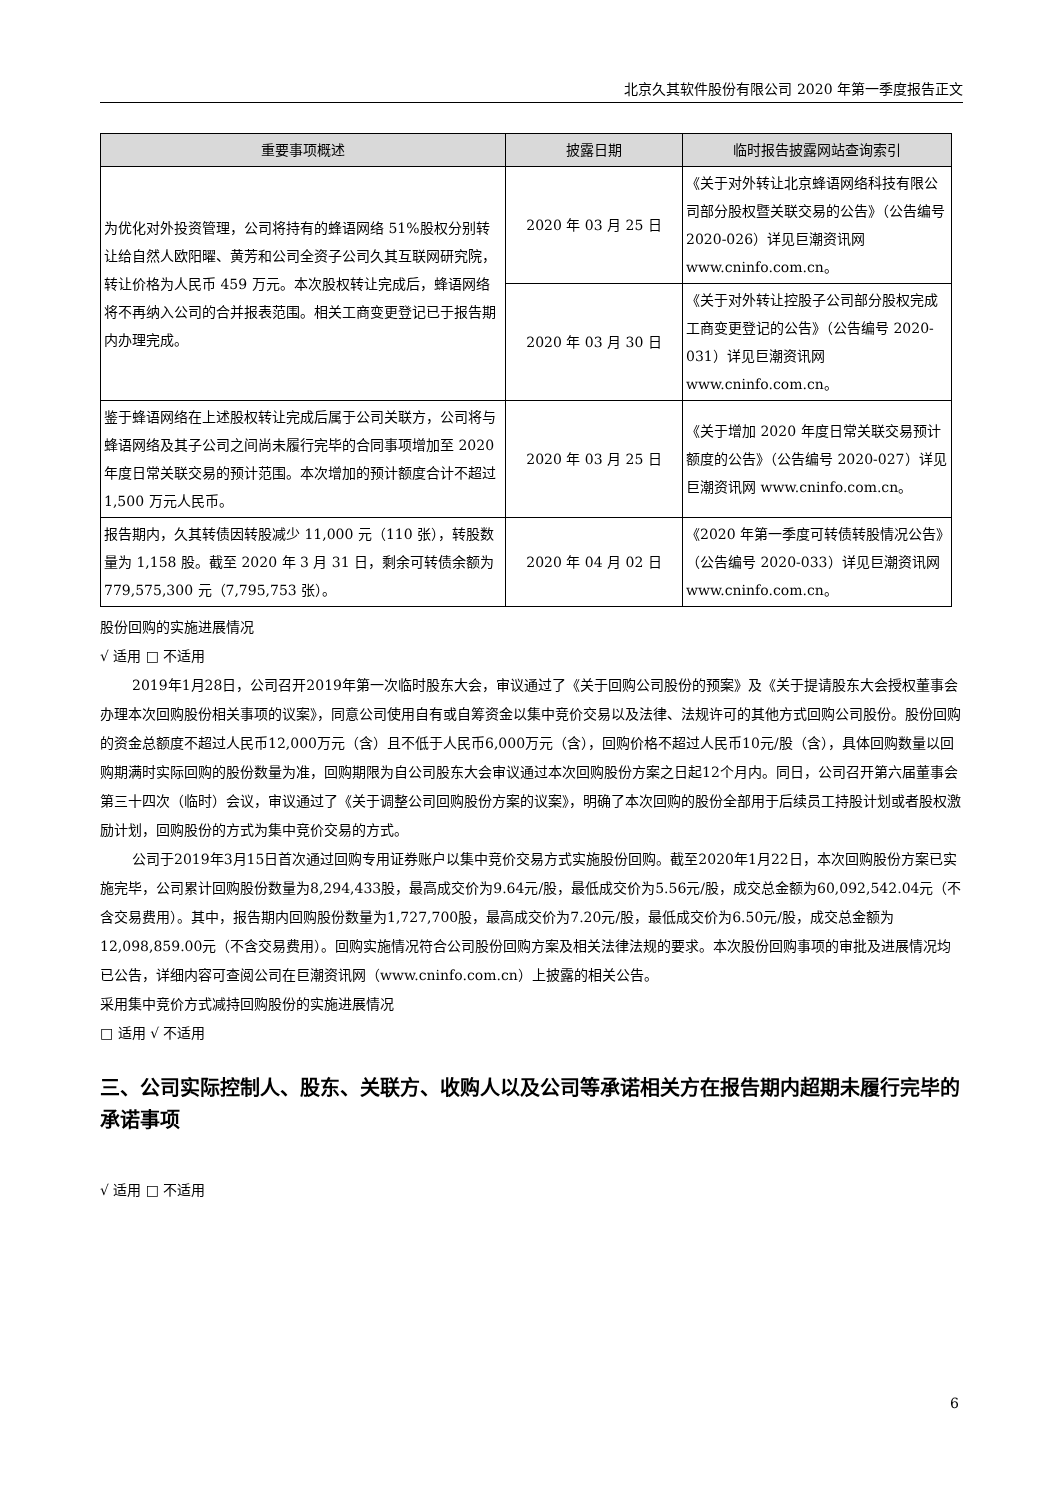北京久其软件股份有限公司 2020 年第一季度报告正文
| 重要事项概述 | 披露日期 | 临时报告披露网站查询索引 |
| --- | --- | --- |
| 为优化对外投资管理，公司将持有的蜂语网络 51%股权分别转让给自然人欧阳曜、黄芳和公司全资子公司久其互联网研究院，转让价格为人民币 459 万元。本次股权转让完成后，蜂语网络将不再纳入公司的合并报表范围。相关工商变更登记已于报告期内办理完成。 | 2020 年 03 月 25 日 | 《关于对外转让北京蜂语网络科技有限公司部分股权暨关联交易的公告》（公告编号 2020-026）详见巨潮资讯网 www.cninfo.com.cn。 |
| | 2020 年 03 月 30 日 | 《关于对外转让控股子公司部分股权完成工商变更登记的公告》（公告编号 2020-031）详见巨潮资讯网 www.cninfo.com.cn。 |
| 鉴于蜂语网络在上述股权转让完成后属于公司关联方，公司将与蜂语网络及其子公司之间尚未履行完毕的合同事项增加至 2020 年度日常关联交易的预计范围。本次增加的预计额度合计不超过 1,500 万元人民币。 | 2020 年 03 月 25 日 | 《关于增加 2020 年度日常关联交易预计额度的公告》（公告编号 2020-027）详见巨潮资讯网 www.cninfo.com.cn。 |
| 报告期内，久其转债因转股减少 11,000 元（110 张），转股数量为 1,158 股。截至 2020 年 3 月 31 日，剩余可转债余额为 779,575,300 元（7,795,753 张）。 | 2020 年 04 月 02 日 | 《2020 年第一季度可转债转股情况公告》（公告编号 2020-033）详见巨潮资讯网 www.cninfo.com.cn。 |
股份回购的实施进展情况
√ 适用 □ 不适用
2019年1月28日，公司召开2019年第一次临时股东大会，审议通过了《关于回购公司股份的预案》及《关于提请股东大会授权董事会办理本次回购股份相关事项的议案》，同意公司使用自有或自筹资金以集中竞价交易以及法律、法规许可的其他方式回购公司股份。股份回购的资金总额度不超过人民币12,000万元（含）且不低于人民币6,000万元（含），回购价格不超过人民币10元/股（含），具体回购数量以回购期满时实际回购的股份数量为准，回购期限为自公司股东大会审议通过本次回购股份方案之日起12个月内。同日，公司召开第六届董事会第三十四次（临时）会议，审议通过了《关于调整公司回购股份方案的议案》，明确了本次回购的股份全部用于后续员工持股计划或者股权激励计划，回购股份的方式为集中竞价交易的方式。
公司于2019年3月15日首次通过回购专用证券账户以集中竞价交易方式实施股份回购。截至2020年1月22日，本次回购股份方案已实施完毕，公司累计回购股份数量为8,294,433股，最高成交价为9.64元/股，最低成交价为5.56元/股，成交总金额为60,092,542.04元（不含交易费用）。其中，报告期内回购股份数量为1,727,700股，最高成交价为7.20元/股，最低成交价为6.50元/股，成交总金额为12,098,859.00元（不含交易费用）。回购实施情况符合公司股份回购方案及相关法律法规的要求。本次股份回购事项的审批及进展情况均已公告，详细内容可查阅公司在巨潮资讯网（www.cninfo.com.cn）上披露的相关公告。
采用集中竞价方式减持回购股份的实施进展情况
□ 适用 √ 不适用
三、公司实际控制人、股东、关联方、收购人以及公司等承诺相关方在报告期内超期未履行完毕的承诺事项
√ 适用 □ 不适用
6